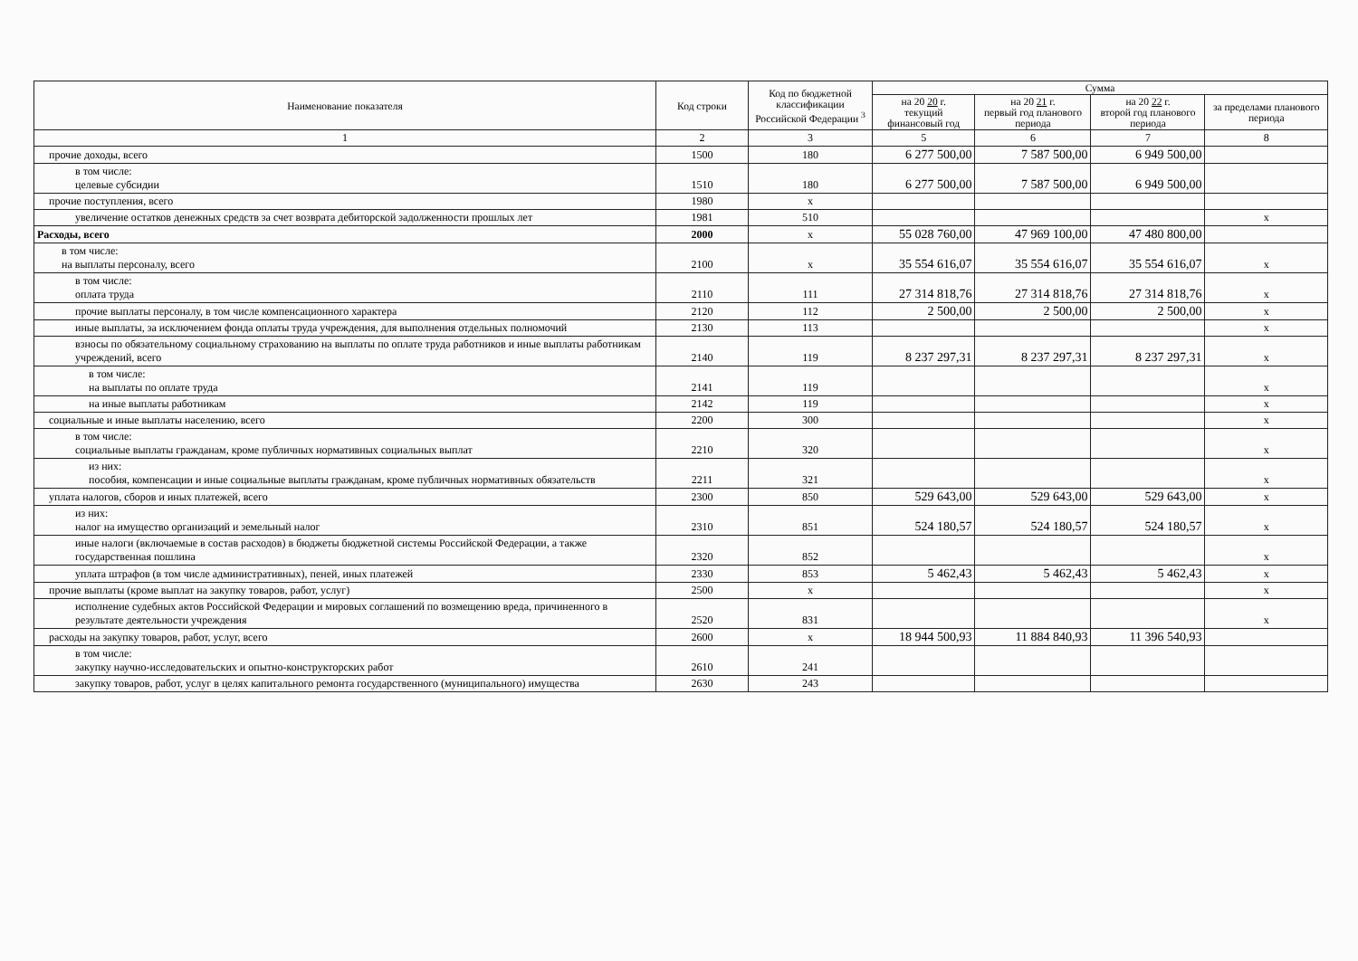| Наименование показателя | Код строки | Код по бюджетной классификации Российской Федерации <sup>3</sup> | Сумма | | | |
| --- | --- | --- | --- | --- | --- | --- |
| | | | на 20 20 г. текущий финансовый год | на 20 21 г. первый год планового периода | на 20 22 г. второй год планового периода | за пределами планового периода |
| 1 | 2 | 3 | 5 | 6 | 7 | 8 |
| прочие доходы, всего | 1500 | 180 | 6 277 500,00 | 7 587 500,00 | 6 949 500,00 | |
| в том числе: целевые субсидии | 1510 | 180 | 6 277 500,00 | 7 587 500,00 | 6 949 500,00 | |
| прочие поступления, всего | 1980 | х | | | | |
| увеличение остатков денежных средств за счет возврата дебиторской задолженности прошлых лет | 1981 | 510 | | | | х |
| Расходы, всего | 2000 | х | 55 028 760,00 | 47 969 100,00 | 47 480 800,00 | |
| в том числе: на выплаты персоналу, всего | 2100 | х | 35 554 616,07 | 35 554 616,07 | 35 554 616,07 | х |
| в том числе: оплата труда | 2110 | 111 | 27 314 818,76 | 27 314 818,76 | 27 314 818,76 | х |
| прочие выплаты персоналу, в том числе компенсационного характера | 2120 | 112 | 2 500,00 | 2 500,00 | 2 500,00 | х |
| иные выплаты, за исключением фонда оплаты труда учреждения, для выполнения отдельных полномочий | 2130 | 113 | | | | х |
| взносы по обязательному социальному страхованию на выплаты по оплате труда работников и иные выплаты работникам учреждений, всего | 2140 | 119 | 8 237 297,31 | 8 237 297,31 | 8 237 297,31 | х |
| в том числе: на выплаты по оплате труда | 2141 | 119 | | | | х |
| на иные выплаты работникам | 2142 | 119 | | | | х |
| социальные и иные выплаты населению, всего | 2200 | 300 | | | | х |
| в том числе: социальные выплаты гражданам, кроме публичных нормативных социальных выплат | 2210 | 320 | | | | х |
| из них: пособия, компенсации и иные социальные выплаты гражданам, кроме публичных нормативных обязательств | 2211 | 321 | | | | х |
| уплата налогов, сборов и иных платежей, всего | 2300 | 850 | 529 643,00 | 529 643,00 | 529 643,00 | х |
| из них: налог на имущество организаций и земельный налог | 2310 | 851 | 524 180,57 | 524 180,57 | 524 180,57 | х |
| иные налоги (включаемые в состав расходов) в бюджеты бюджетной системы Российской Федерации, а также государственная пошлина | 2320 | 852 | | | | х |
| уплата штрафов (в том числе административных), пеней, иных платежей | 2330 | 853 | 5 462,43 | 5 462,43 | 5 462,43 | х |
| прочие выплаты (кроме выплат на закупку товаров, работ, услуг) | 2500 | х | | | | х |
| исполнение судебных актов Российской Федерации и мировых соглашений по возмещению вреда, причиненного в результате деятельности учреждения | 2520 | 831 | | | | х |
| расходы на закупку товаров, работ, услуг, всего | 2600 | х | 18 944 500,93 | 11 884 840,93 | 11 396 540,93 | |
| в том числе: закупку научно-исследовательских и опытно-конструкторских работ | 2610 | 241 | | | | |
| закупку товаров, работ, услуг в целях капитального ремонта государственного (муниципального) имущества | 2630 | 243 | | | | |